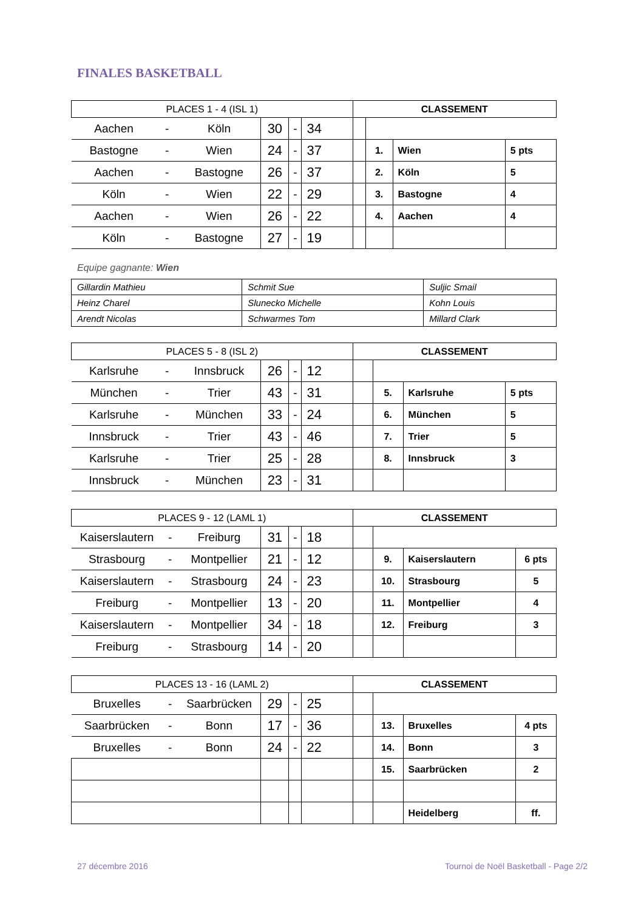FINALES BASKETBALL
| PLACES 1 - 4 (ISL 1) | | | | | | CLASSEMENT | | | |
| Aachen | - | Köln | 30 | - | 34 | | | | |
| Bastogne | - | Wien | 24 | - | 37 | | 1. | Wien | 5 pts |
| Aachen | - | Bastogne | 26 | - | 37 | | 2. | Köln | 5 |
| Köln | - | Wien | 22 | - | 29 | | 3. | Bastogne | 4 |
| Aachen | - | Wien | 26 | - | 22 | | 4. | Aachen | 4 |
| Köln | - | Bastogne | 27 | - | 19 | | | | |
Equipe gagnante: Wien
| Gillardin Mathieu | Schmit Sue | Suljic Smail |
| Heinz Charel | Slunecko Michelle | Kohn Louis |
| Arendt Nicolas | Schwarmes Tom | Millard Clark |
| PLACES 5 - 8 (ISL 2) | | | | | | CLASSEMENT | | | |
| Karlsruhe | - | Innsbruck | 26 | - | 12 | | | | |
| München | - | Trier | 43 | - | 31 | | 5. | Karlsruhe | 5 pts |
| Karlsruhe | - | München | 33 | - | 24 | | 6. | München | 5 |
| Innsbruck | - | Trier | 43 | - | 46 | | 7. | Trier | 5 |
| Karlsruhe | - | Trier | 25 | - | 28 | | 8. | Innsbruck | 3 |
| Innsbruck | - | München | 23 | - | 31 | | | | |
| PLACES 9 - 12 (LAML 1) | | | | | | CLASSEMENT | | | |
| Kaiserslautern | - | Freiburg | 31 | - | 18 | | | | |
| Strasbourg | - | Montpellier | 21 | - | 12 | | 9. | Kaiserslautern | 6 pts |
| Kaiserslautern | - | Strasbourg | 24 | - | 23 | | 10. | Strasbourg | 5 |
| Freiburg | - | Montpellier | 13 | - | 20 | | 11. | Montpellier | 4 |
| Kaiserslautern | - | Montpellier | 34 | - | 18 | | 12. | Freiburg | 3 |
| Freiburg | - | Strasbourg | 14 | - | 20 | | | | |
| PLACES 13 - 16 (LAML 2) | | | | | | CLASSEMENT | | | |
| Bruxelles | - | Saarbrücken | 29 | - | 25 | | | | |
| Saarbrücken | - | Bonn | 17 | - | 36 | | 13. | Bruxelles | 4 pts |
| Bruxelles | - | Bonn | 24 | - | 22 | | 14. | Bonn | 3 |
| | | | | | | | 15. | Saarbrücken | 2 |
| | | | | | | | | Heidelberg | ff. |
27 décembre 2016
Tournoi de Noël Basketball - Page 2/2